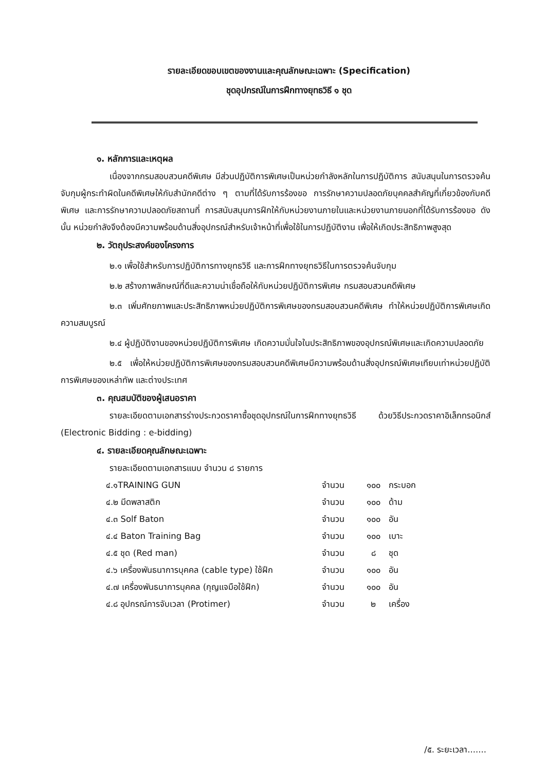รายละเอียดขอบเขตของงานและคุณลักษณะเฉพาะ (Specification)
ชุดอุปกรณ์ในการฝึกทางยุทธวิธี ๑ ชุด
๑. หลักการและเหตุผล
เนื่องจากกรมสอบสวนคดีพิเศษ มีส่วนปฏิบัติการพิเศษเป็นหน่วยกำลังหลักในการปฏิบัติการ สนับสนุนในการตรวจค้นจับกุมผู้กระทำผิดในคดีพิเศษให้กับสำนักคดีต่าง ๆ ตามที่ได้รับการร้องขอ การรักษาความปลอดภัยบุคคลสำคัญที่เกี่ยวข้องกับคดีพิเศษ และการรักษาความปลอดภัยสถานที่ การสนับสนุนการฝึกให้กับหน่วยงานภายในและหน่วยงานภายนอกที่ได้รับการร้องขอ ดังนั้น หน่วยกำลังจึงต้องมีความพร้อมด้านสิ่งอุปกรณ์สำหรับเจ้าหน้าที่เพื่อใช้ในการปฏิบัติงาน เพื่อให้เกิดประสิทธิภาพสูงสุด
๒. วัตถุประสงค์ของโครงการ
๒.๑ เพื่อใช้สำหรับการปฏิบัติการทางยุทธวิธี และการฝึกทางยุทธวิธีในการตรวจค้นจับกุม
๒.๒ สร้างภาพลักษณ์ที่ดีและความน่าเชื่อถือให้กับหน่วยปฏิบัติการพิเศษ กรมสอบสวนคดีพิเศษ
๒.๓ เพิ่มศักยภาพและประสิทธิภาพหน่วยปฏิบัติการพิเศษของกรมสอบสวนคดีพิเศษ ทำให้หน่วยปฏิบัติการพิเศษเกิดความสมบูรณ์
๒.๔ ผู้ปฏิบัติงานของหน่วยปฏิบัติการพิเศษ เกิดความมั่นใจในประสิทธิภาพของอุปกรณ์พิเศษและเกิดความปลอดภัย
๒.๕ เพื่อให้หน่วยปฏิบัติการพิเศษของกรมสอบสวนคดีพิเศษมีความพร้อมด้านสิ่งอุปกรณ์พิเศษเทียบเท่าหน่วยปฏิบัติการพิเศษของเหล่าทัพ และต่างประเทศ
๓. คุณสมบัติของผู้เสนอราคา
รายละเอียดตามเอกสารร่างประกวดราคาซื้อชุดอุปกรณ์ในการฝึกทางยุทธวิธี ด้วยวิธีประกวดราคาอิเล็กทรอนิกส์ (Electronic Bidding : e-bidding)
๔. รายละเอียดคุณลักษณะเฉพาะ
รายละเอียดตามเอกสารแนบ จำนวน ๘ รายการ
| ๔.๑TRAINING GUN | จำนวน | ๑๐๐ | กระบอก |
| ๔.๒ มีดพลาสติก | จำนวน | ๑๐๐ | ด้าม |
| ๔.๓ Solf Baton | จำนวน | ๑๐๐ | อัน |
| ๔.๔ Baton Training Bag | จำนวน | ๑๐๐ | เบาะ |
| ๔.๕ ชุด (Red man) | จำนวน | ๘ | ชุด |
| ๔.๖ เครื่องพันธนาการบุคคล (cable type) ใช้ฝึก | จำนวน | ๑๐๐ | อัน |
| ๔.๗ เครื่องพันธนาการบุคคล (กุญแจมือใช้ฝึก) | จำนวน | ๑๐๐ | อัน |
| ๔.๘ อุปกรณ์การจับเวลา (Protimer) | จำนวน | ๒ | เครื่อง |
/๕. ระยะเวลา.......